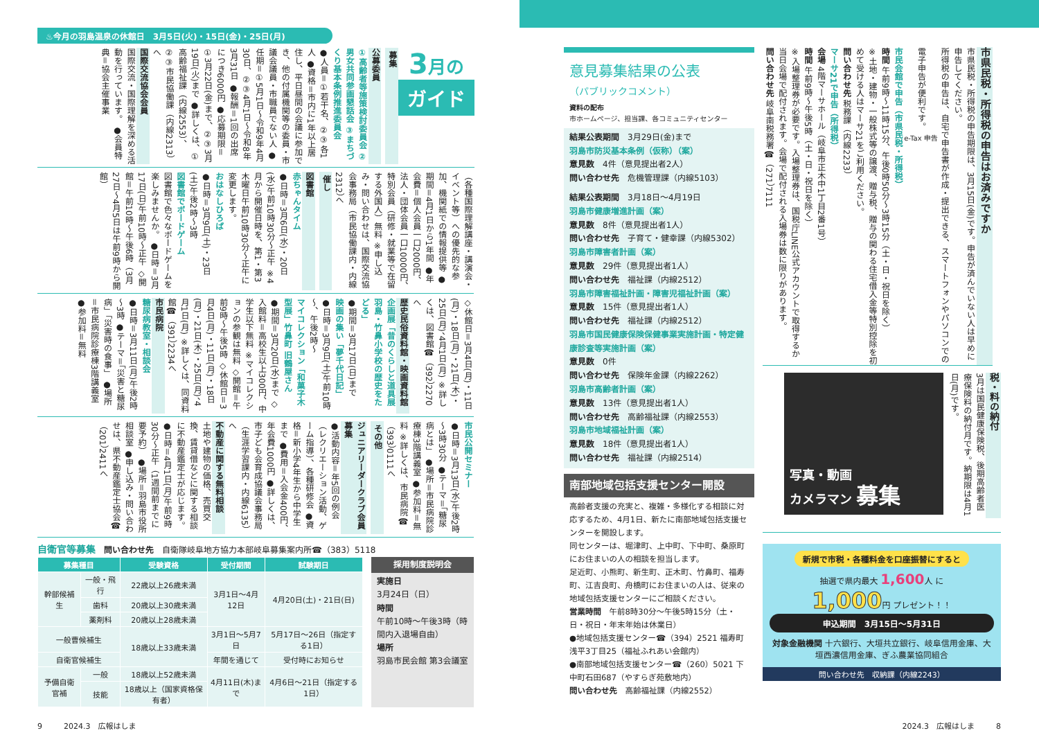市県民税・所得税の申告はお済みですか
市県民税・所得税の申告期限は、3月15日(金)です。申告が済んでいない人は早めに申告してください。
所得税の申告は、自宅で申告書が作成・提出できる、スマートフォンやパソコンでの電子申告が便利です。 e-Tax 申告
市民会館で申告（市県民税・所得税）
時間 午前9時～11時15分、午後0時50分～3時15分（土・日・祝日を除く）
※土地・建物・一般株式等の譲渡、贈与税、贈与の関わる住宅借入金等特別控除を初めて受ける人はマーサ21をご利用ください。
問い合わせ先 税務課（内線2233）
マーサ21で申告（所得税）
会場 4階マーサホール（岐阜市正木中1丁目2番1号）
時間 午前9時～午後5時（土・日・祝日を除く）
※入場整理券が必要です。入場整理券は、国税庁LINE公式アカウントで取得するか当日会場で配付されます。会場で配付される入場券は数に限りがあります。
問い合わせ先 岐阜南税務署☎（271）7111
税・料の納付
3月は国民健康保険税、後期高齢者医療保険料の納付月です。納期限は4月1日(月)です。
写真・動画
カメラマン 募集
新規で市税・各種料金を口座振替にすると
抽選で県内最大 1,600人 に
1,000円 プレゼント！！
申込期間　3月15日～5月31日
対象金融機関 十六銀行、大垣共立銀行、岐阜信用金庫、大垣西濃信用金庫、ぎふ農業協同組合
問い合わせ先　収納課（内線2243）
意見募集結果の公表
（パブリックコメント）
資料の配布
市ホームページ、担当課、各コミュニティセンター
結果公表期間　3月29日(金)まで
羽島市防災基本条例（仮称）（案）
意見数　4件（意見提出者2人）
問い合わせ先　危機管理課（内線5103）
結果公表期間　3月18日～4月19日
羽島市健康増進計画（案）
意見数　8件（意見提出者1人）
問い合わせ先　子育て・健幸課（内線5302）
羽島市障害者計画（案）
意見数　29件（意見提出者1人）
問い合わせ先　福祉課（内線2512）
羽島市障害福祉計画・障害児福祉計画（案）
意見数　15件（意見提出者1人）
問い合わせ先　福祉課（内線2512）
羽島市国民健康保険保健事業実施計画・特定健康診査等実施計画（案）
意見数　0件
問い合わせ先　保険年金課（内線2262）
羽島市高齢者計画（案）
意見数　13件（意見提出者1人）
問い合わせ先　高齢福祉課（内線2553）
羽島市地域福祉計画（案）
意見数　18件（意見提出者1人）
問い合わせ先　福祉課（内線2514）
南部地域包括支援センター開設
高齢者支援の充実と、複雑・多様化する相談に対応するため、4月1日、新たに南部地域包括支援センターを開設します。
同センターは、堀津町、上中町、下中町、桑原町にお住まいの人の相談を担当します。
足近町、小熊町、新生町、正木町、竹鼻町、福寿町、江吉良町、舟橋町にお住まいの人は、従来の地域包括支援センターにご相談ください。
営業時間　午前8時30分～午後5時15分（土・日・祝日・年末年始は休業日）
●地域包括支援センター☎（394）2521 福寿町浅平3丁目25（福祉ふれあい会館内）
●南部地域包括支援センター☎（260）5021 下中町石田687（やすらぎ苑敷地内）
問い合わせ先　高齢福祉課（内線2552）
2024.3　広報はしま　8
♨今月の羽島温泉の休館日　3月5日(火)・15日(金)・25日(月)
3月の
ガイド
募集
公募委員
①高齢者等施策検討委員会 ②男女共同参画懇話会 ③まちづくり基本条例推進委員会
●人員＝①若干名、②③各1人 ●資格＝市内に1年以上居住し、平日昼間の会議に参加でき、他の付属機関等の委員・市議会議員・市職員でない人 ●任期＝①5月1日～令和9年4月30日、②③4月1日～令和8年3月31日 ●報酬＝1回の出席につき6000円 ●応募期限＝①3月22日(金)まで、②③3月19日(火)まで ●詳しくは、①高齢福祉課（内線2553）、②③市民協働課（内線2313）へ
国際交流協会会員
国際交流・国際理解を深める活動を行っています。 ●会員特典＝協会主催事業
（各種国際理解講座・講演会・イベント等）への優先的な参加、機関紙での情報提供等 ●期間＝4月1日から1年間 ●年会費＝個人会員一口2000円、法人・団体会員一口10000円、特別会員（研修・就業等で在留する外国人）無料 ※申し込み・問い合わせは、国際交流協会事務局（市民協働課内・内線2312）へ
催し
図書館
赤ちゃんタイム
●日時＝3月6日(水)・20日(水)午前10時30分～正午 ※4月から開催日時を、第1・第3木曜日午前10時30分～正午に変更します。
おはなしひろば
●日時＝3月9日(土)・23日(土)午後2時～3時
図書館でボードゲーム
図書館で色々なボードゲームを楽しみませんか。 ●日時＝3月17日(日)午前10時～正午 ◇開館＝午前10時～午後6時（3月27日～4月5日は午前9時から開館）
◇休館日＝3月4日(月)・11日(月)・18日(月)・21日(木)・25日(月)、4月1日(月) ※詳しくは、図書館☎（392）2270へ
歴史民俗資料館・映画資料館
企画展「昔のくらしと道具展 羽島・竹鼻小学校の歴史をたどる」
●期間＝3月17日(日)まで
映画の集い「夢千代日記」
●日時＝3月9日(土)午前10時～、午後2時～
マイコレクション「和菓子木型展」竹鼻町 旧鶴屋さん
●期間＝3月20日(水)まで ◇入館料＝高校生以上300円、中学生以下無料 ※マイコレクションの参観は無料 ◇開館＝午前9時～午後5時 ◇休館日＝3月4日(月)・11日(月)・18日(月)・21日(木)・25日(月)、4月1日(月) ※詳しくは、同資料館☎（391）2234へ
市民病院
糖尿病教室・相談会
●日時＝3月11日(月)午後2時～3時 ●テーマ＝「災害と糖尿病」「災害時の食事」 ●場所＝市民病院診療棟3階講義室 ●参加料＝無料
市民公開セミナー
●日時＝3月13日(水)午後2時～3時30分 ●テーマ＝「糖尿病とは」 ●場所＝市民病院診療棟3階講義室 ●参加料＝無料 ※詳しくは、市民病院☎（393）0111へ
その他
ジュニアリーダークラブ会員募集
●活動内容＝年5回の例会（レクリエーション活動、ゲーム指導）、各種研修会 ●資格＝新小学4年生から中学生まで ●費用＝入会金400円、年会費1000円 ●詳しくは、市子ども会育成協議会事務局（生涯学習課内・内線6135）へ
不動産に関する無料相談
土地や建物の価格、売買交換、賃貸借などに関する相談に不動産鑑定士が応じます。 ●日時＝4月1日(月)午前9時30分～正午（1週間前までに要予約） ●場所＝羽島市役所相談室 ●申し込み・問い合わせは、県不動産鑑定士協会☎（201）2411へ
自衛官等募集　問い合わせ先　自衛隊岐阜地方協力本部岐阜募集案内所☎（383）5118
| 募集種目 | | 受験資格 | 受付期間 | 試験期日 |
| --- | --- | --- | --- | --- |
| 幹部候補生 | 一般・飛行 | 22歳以上26歳未満 | 3月1日～4月12日 | 4月20日(土)・21日(日) |
| | 歯科 | 20歳以上30歳未満 | | |
| | 薬剤科 | 20歳以上28歳未満 | | |
| 一般曹候補生 | | 18歳以上33歳未満 | 3月1日～5月7日 | 5月17日～26日（指定する1日） |
| 自衛官候補生 | | | 年間を通じて | 受付時にお知らせ |
| 予備自衛官補 | 一般 | 18歳以上52歳未満 | 4月11日(木)まで | 4月6日～21日（指定する1日） |
| | 技能 | 18歳以上（国家資格保有者） | | |
採用制度説明会
実施日
3月24日（日）
時間
午前10時～午後3時（時間内入退場自由）
場所
羽島市民会館 第3会議室
9　2024.3　広報はしま